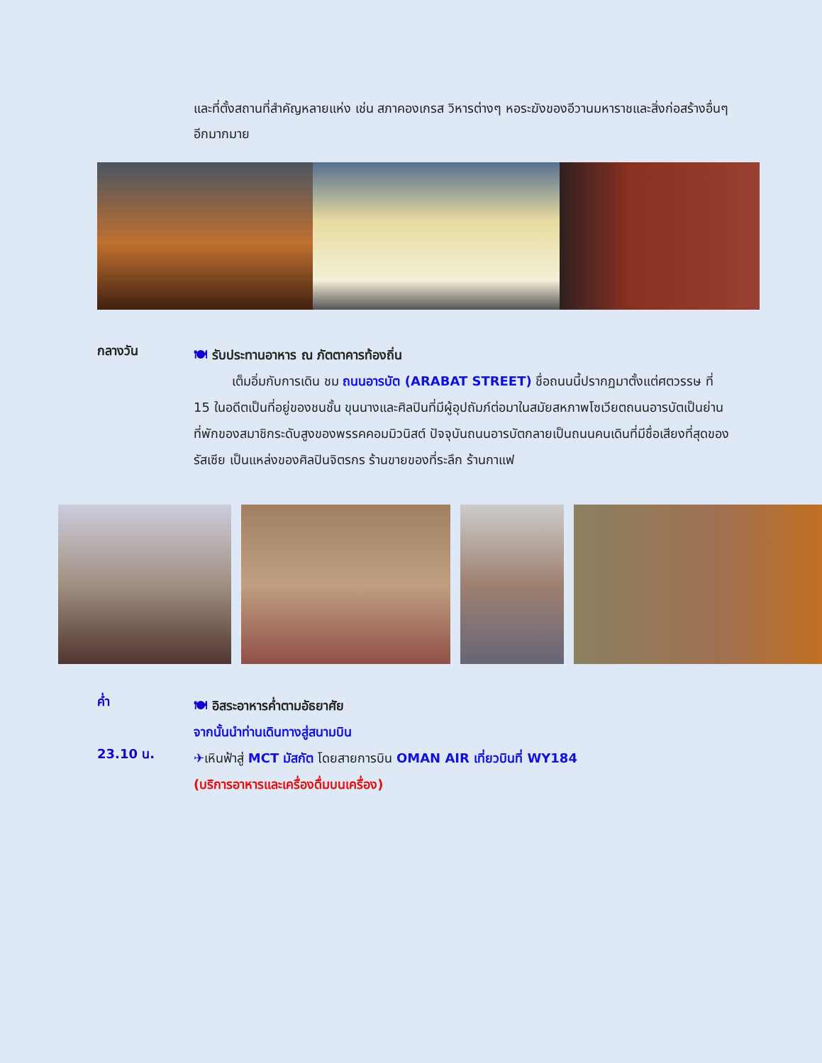และที่ตั้งสถานที่สำคัญหลายแห่ง เช่น สภาคองเกรส วิหารต่างๆ หอระฆังของอีวานมหาราชและสิ่งก่อสร้างอื่นๆอีกมากมาย
กลางวัน
🍽 รับประทานอาหาร ณ ภัตตาคารท้องถิ่น
   เต็มอิ่มกับการเดิน ชม ถนนอารบัต (ARABAT STREET) ชื่อถนนนี้ปรากฏมาตั้งแต่ศตวรรษ ที่ 15 ในอดีตเป็นที่อยู่ของชนชั้น ขุนนางและศิลปินที่มีผู้อุปถัมภ์ต่อมาในสมัยสหภาพโซเวียตถนนอารบัตเป็นย่านที่พักของสมาชิกระดับสูงของพรรคคอมมิวนิสต์ ปัจจุบันถนนอารบัตกลายเป็นถนนคนเดินที่มีชื่อเสียงที่สุดของรัสเซีย เป็นแหล่งของศิลปินจิตรกร ร้านขายของที่ระลึก ร้านกาแฟ
ค่ำ
🍽 อิสระอาหารค่ำตามอัธยาศัย
จากนั้นนำท่านเดินทางสู่สนามบิน
23.10 น.
✈เหินฟ้าสู่ MCT มัสกัต โดยสายการบิน OMAN AIR เที่ยวบินที่ WY184
(บริการอาหารและเครื่องดื่มบนเครื่อง)